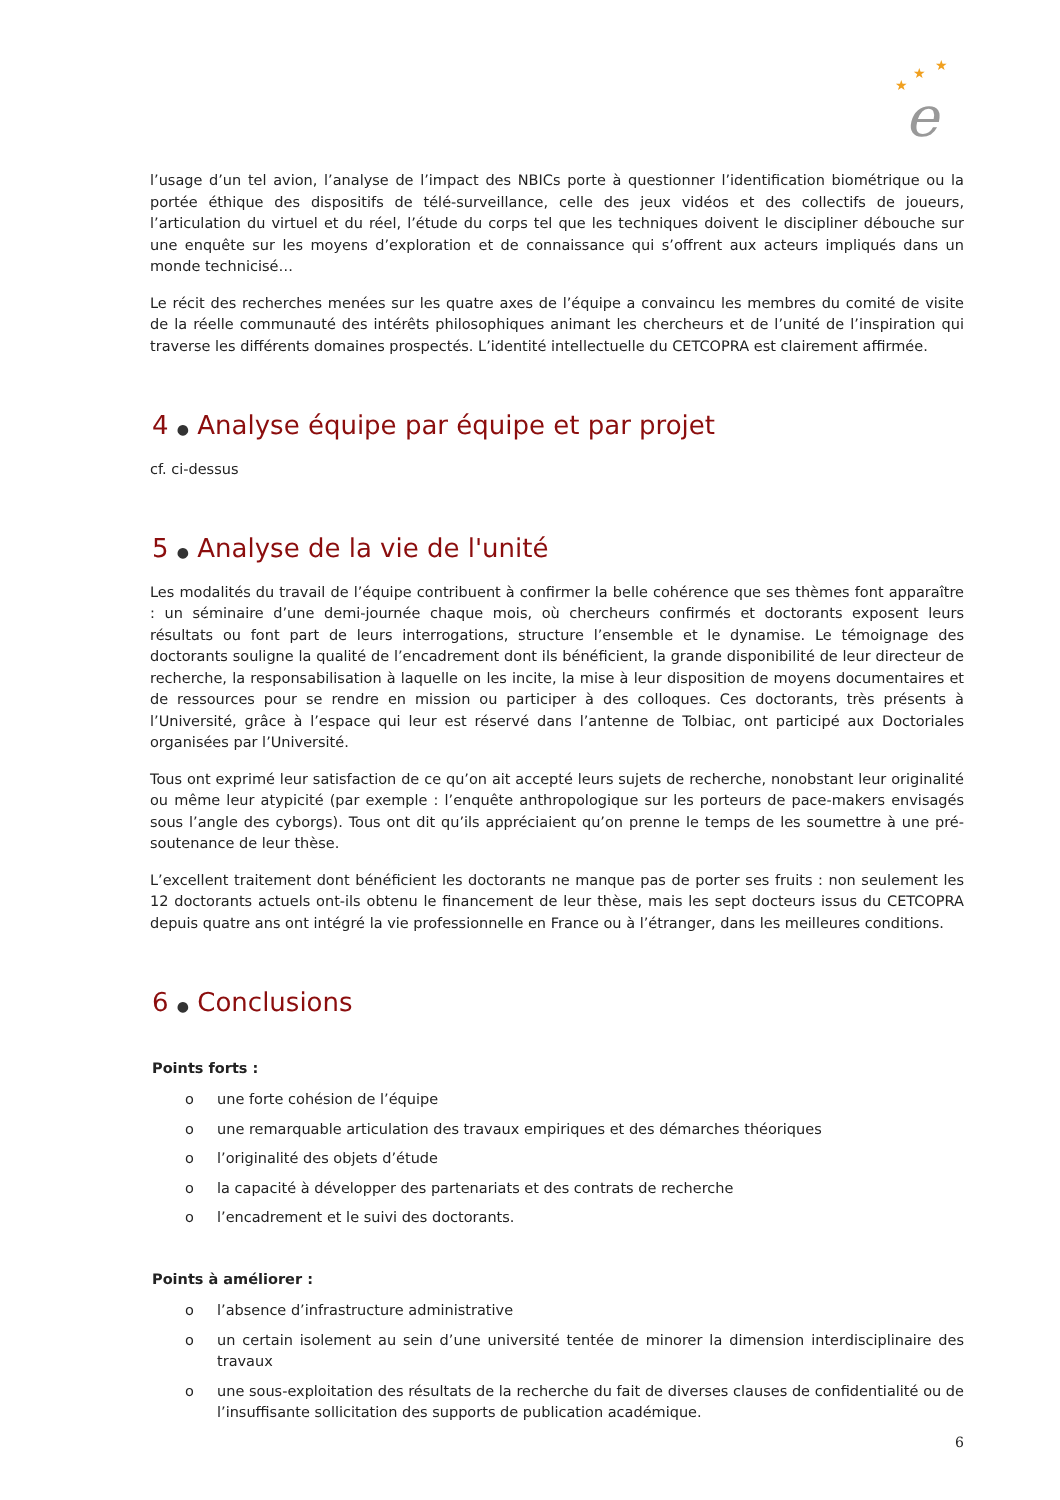★
★
★
e
l’usage d’un tel avion, l’analyse de l’impact des NBICs porte à questionner l’identification biométrique ou la portée éthique des dispositifs de télé-surveillance, celle des jeux vidéos et des collectifs de joueurs, l’articulation du virtuel et du réel, l’étude du corps tel que les techniques doivent le discipliner débouche sur une enquête sur les moyens d’exploration et de connaissance qui s’offrent aux acteurs impliqués dans un monde technicisé…
Le récit des recherches menées sur les quatre axes de l’équipe a convaincu les membres du comité de visite de la réelle communauté des intérêts philosophiques animant les chercheurs et de l’unité de l’inspiration qui traverse les différents domaines prospectés. L’identité intellectuelle du CETCOPRA est clairement affirmée.
4 ● Analyse équipe par équipe et par projet
cf. ci-dessus
5 ● Analyse de la vie de l'unité
Les modalités du travail de l’équipe contribuent à confirmer la belle cohérence que ses thèmes font apparaître : un séminaire d’une demi-journée chaque mois, où chercheurs confirmés et doctorants exposent leurs résultats ou font part de leurs interrogations, structure l’ensemble et le dynamise. Le témoignage des doctorants souligne la qualité de l’encadrement dont ils bénéficient, la grande disponibilité de leur directeur de recherche, la responsabilisation à laquelle on les incite, la mise à leur disposition de moyens documentaires et de ressources pour se rendre en mission ou participer à des colloques. Ces doctorants, très présents à l’Université, grâce à l’espace qui leur est réservé dans l’antenne de Tolbiac, ont participé aux Doctoriales organisées par l’Université.
Tous ont exprimé leur satisfaction de ce qu’on ait accepté leurs sujets de recherche, nonobstant leur originalité ou même leur atypicité (par exemple : l’enquête anthropologique sur les porteurs de pace-makers envisagés sous l’angle des cyborgs). Tous ont dit qu’ils appréciaient qu’on prenne le temps de les soumettre à une pré-soutenance de leur thèse.
L’excellent traitement dont bénéficient les doctorants ne manque pas de porter ses fruits : non seulement les 12 doctorants actuels ont-ils obtenu le financement de leur thèse, mais les sept docteurs issus du CETCOPRA depuis quatre ans ont intégré la vie professionnelle en France ou à l’étranger, dans les meilleures conditions.
6 ● Conclusions
Points forts :
o une forte cohésion de l’équipe
o une remarquable articulation des travaux empiriques et des démarches théoriques
o l’originalité des objets d’étude
o la capacité à développer des partenariats et des contrats de recherche
o l’encadrement et le suivi des doctorants.
Points à améliorer :
o l’absence d’infrastructure administrative
o un certain isolement au sein d’une université tentée de minorer la dimension interdisciplinaire des travaux
o une sous-exploitation des résultats de la recherche du fait de diverses clauses de confidentialité ou de l’insuffisante sollicitation des supports de publication académique.
6